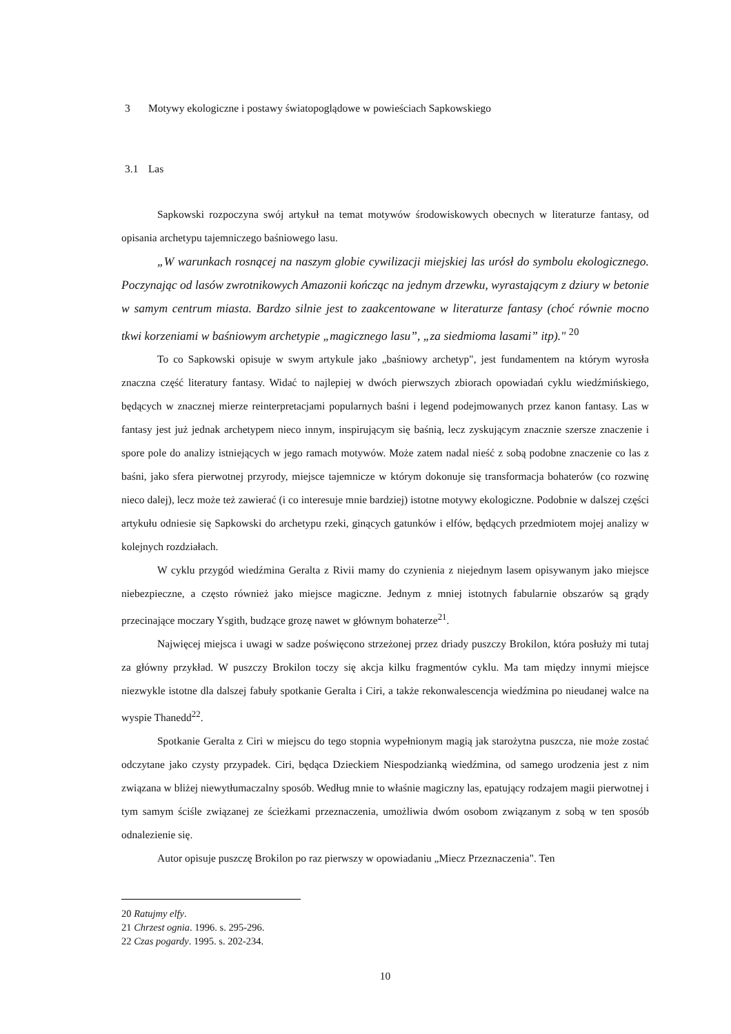3 Motywy ekologiczne i postawy światopoglądowe w powieściach Sapkowskiego
3.1 Las
Sapkowski rozpoczyna swój artykuł na temat motywów środowiskowych obecnych w literaturze fantasy, od opisania archetypu tajemniczego baśniowego lasu.
„W warunkach rosnącej na naszym globie cywilizacji miejskiej las urósł do symbolu ekologicznego. Poczynając od lasów zwrotnikowych Amazonii kończąc na jednym drzewku, wyrastającym z dziury w betonie w samym centrum miasta. Bardzo silnie jest to zaakcentowane w literaturze fantasy (choć równie mocno tkwi korzeniami w baśniowym archetypie „magicznego lasu”, „za siedmioma lasami” itp)." <sup>20</sup>
To co Sapkowski opisuje w swym artykule jako „baśniowy archetyp", jest fundamentem na którym wyrosła znaczna część literatury fantasy. Widać to najlepiej w dwóch pierwszych zbiorach opowiadań cyklu wiedźmińskiego, będących w znacznej mierze reinterpretacjami popularnych baśni i legend podejmowanych przez kanon fantasy. Las w fantasy jest już jednak archetypem nieco innym, inspirującym się baśnią, lecz zyskującym znacznie szersze znaczenie i spore pole do analizy istniejących w jego ramach motywów. Może zatem nadal nieść z sobą podobne znaczenie co las z baśni, jako sfera pierwotnej przyrody, miejsce tajemnicze w którym dokonuje się transformacja bohaterów (co rozwinę nieco dalej), lecz może też zawierać (i co interesuje mnie bardziej) istotne motywy ekologiczne. Podobnie w dalszej części artykułu odniesie się Sapkowski do archetypu rzeki, ginących gatunków i elfów, będących przedmiotem mojej analizy w kolejnych rozdziałach.
W cyklu przygód wiedźmina Geralta z Rivii mamy do czynienia z niejednym lasem opisywanym jako miejsce niebezpieczne, a często również jako miejsce magiczne. Jednym z mniej istotnych fabularnie obszarów są grądy przecinające moczary Ysgith, budzące grozę nawet w głównym bohaterze<sup>21</sup>.
Najwięcej miejsca i uwagi w sadze poświęcono strzeżonej przez driady puszczy Brokilon, która posłuży mi tutaj za główny przykład. W puszczy Brokilon toczy się akcja kilku fragmentów cyklu. Ma tam między innymi miejsce niezwykle istotne dla dalszej fabuły spotkanie Geralta i Ciri, a także rekonwalescencja wiedźmina po nieudanej walce na wyspie Thanedd<sup>22</sup>.
Spotkanie Geralta z Ciri w miejscu do tego stopnia wypełnionym magią jak starożytna puszcza, nie może zostać odczytane jako czysty przypadek. Ciri, będąca Dzieckiem Niespodzianką wiedźmina, od samego urodzenia jest z nim związana w bliżej niewytłumaczalny sposób. Według mnie to właśnie magiczny las, epatujący rodzajem magii pierwotnej i tym samym ściśle związanej ze ścieżkami przeznaczenia, umożliwia dwóm osobom związanym z sobą w ten sposób odnalezienie się.
Autor opisuje puszczę Brokilon po raz pierwszy w opowiadaniu „Miecz Przeznaczenia". Ten
20 Ratujmy elfy.
21 Chrzest ognia. 1996. s. 295-296.
22 Czas pogardy. 1995. s. 202-234.
10